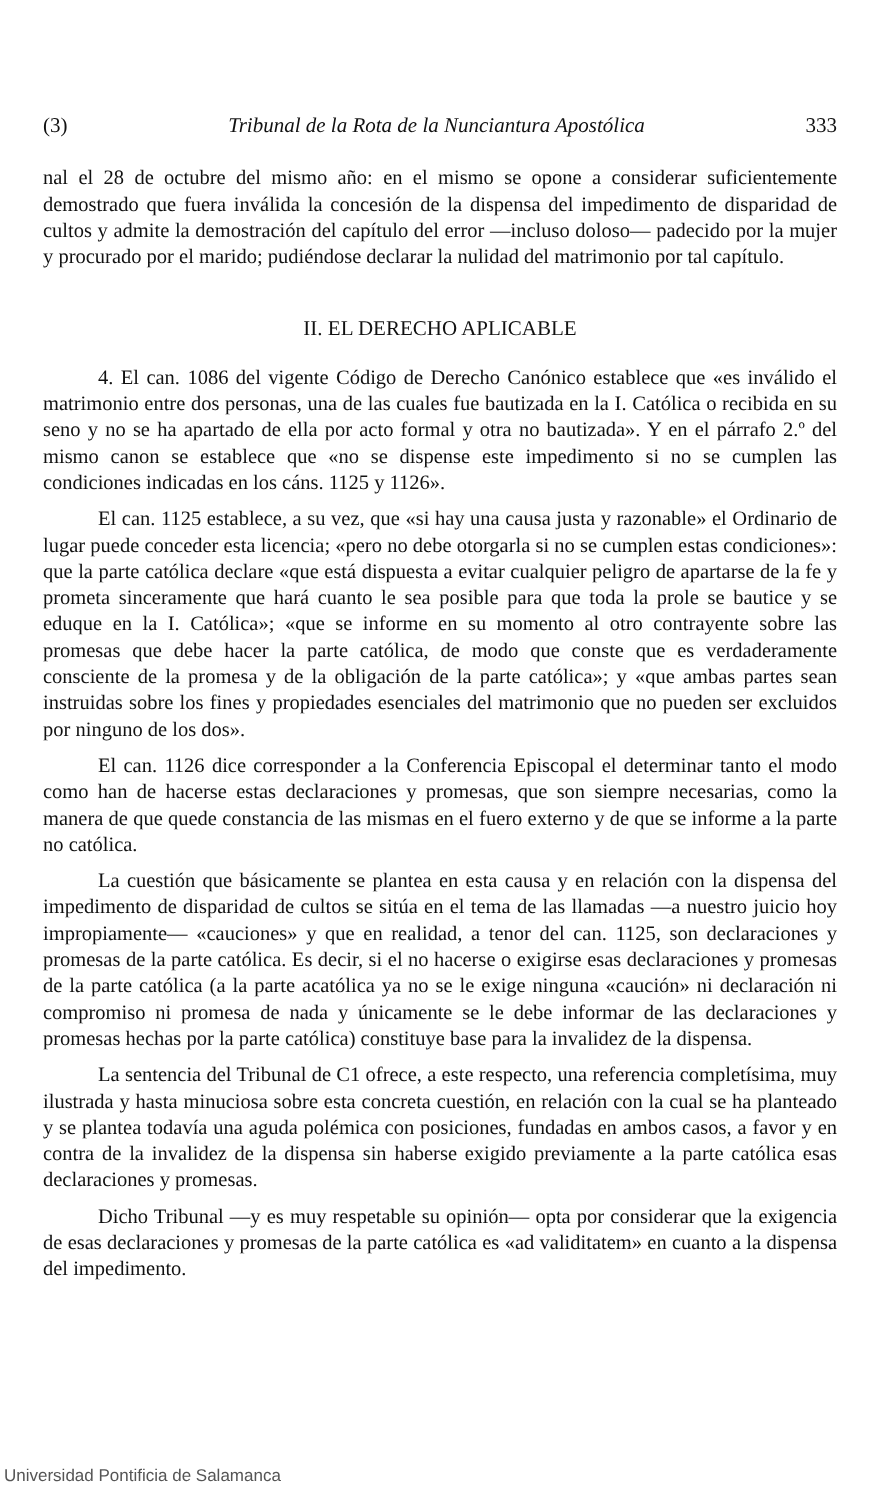(3) Tribunal de la Rota de la Nunciantura Apostólica 333
nal el 28 de octubre del mismo año: en el mismo se opone a considerar suficientemente demostrado que fuera inválida la concesión de la dispensa del impedimento de disparidad de cultos y admite la demostración del capítulo del error —incluso doloso— padecido por la mujer y procurado por el marido; pudiéndose declarar la nulidad del matrimonio por tal capítulo.
II. EL DERECHO APLICABLE
4. El can. 1086 del vigente Código de Derecho Canónico establece que «es inválido el matrimonio entre dos personas, una de las cuales fue bautizada en la I. Católica o recibida en su seno y no se ha apartado de ella por acto formal y otra no bautizada». Y en el párrafo 2.º del mismo canon se establece que «no se dispense este impedimento si no se cumplen las condiciones indicadas en los cáns. 1125 y 1126».
El can. 1125 establece, a su vez, que «si hay una causa justa y razonable» el Ordinario de lugar puede conceder esta licencia; «pero no debe otorgarla si no se cumplen estas condiciones»: que la parte católica declare «que está dispuesta a evitar cualquier peligro de apartarse de la fe y prometa sinceramente que hará cuanto le sea posible para que toda la prole se bautice y se eduque en la I. Católica»; «que se informe en su momento al otro contrayente sobre las promesas que debe hacer la parte católica, de modo que conste que es verdaderamente consciente de la promesa y de la obligación de la parte católica»; y «que ambas partes sean instruidas sobre los fines y propiedades esenciales del matrimonio que no pueden ser excluidos por ninguno de los dos».
El can. 1126 dice corresponder a la Conferencia Episcopal el determinar tanto el modo como han de hacerse estas declaraciones y promesas, que son siempre necesarias, como la manera de que quede constancia de las mismas en el fuero externo y de que se informe a la parte no católica.
La cuestión que básicamente se plantea en esta causa y en relación con la dispensa del impedimento de disparidad de cultos se sitúa en el tema de las llamadas —a nuestro juicio hoy impropiamente— «cauciones» y que en realidad, a tenor del can. 1125, son declaraciones y promesas de la parte católica. Es decir, si el no hacerse o exigirse esas declaraciones y promesas de la parte católica (a la parte acatólica ya no se le exige ninguna «caución» ni declaración ni compromiso ni promesa de nada y únicamente se le debe informar de las declaraciones y promesas hechas por la parte católica) constituye base para la invalidez de la dispensa.
La sentencia del Tribunal de C1 ofrece, a este respecto, una referencia completísima, muy ilustrada y hasta minuciosa sobre esta concreta cuestión, en relación con la cual se ha planteado y se plantea todavía una aguda polémica con posiciones, fundadas en ambos casos, a favor y en contra de la invalidez de la dispensa sin haberse exigido previamente a la parte católica esas declaraciones y promesas.
Dicho Tribunal —y es muy respetable su opinión— opta por considerar que la exigencia de esas declaraciones y promesas de la parte católica es «ad validitatem» en cuanto a la dispensa del impedimento.
Universidad Pontificia de Salamanca